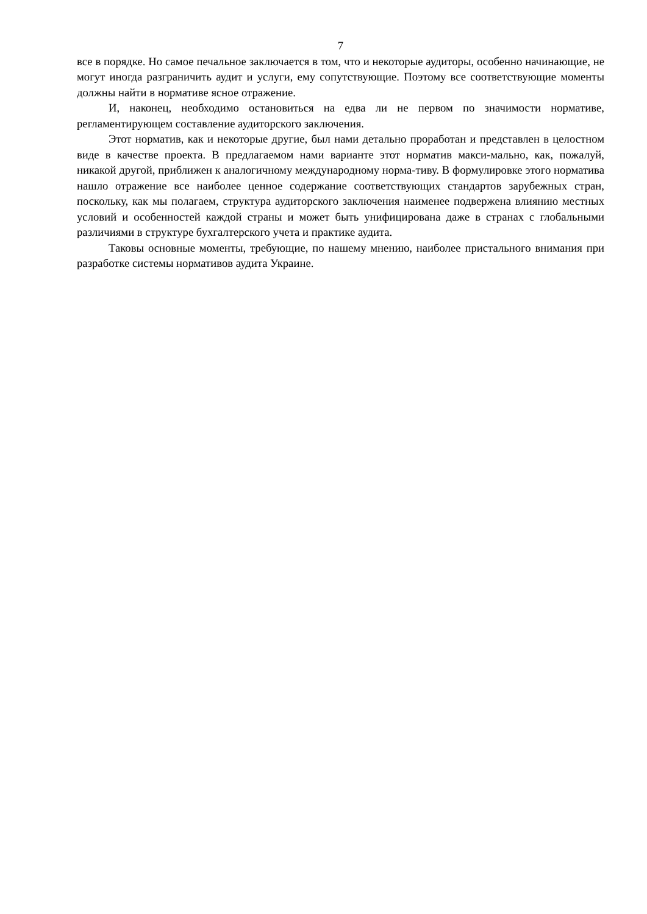7
все в порядке. Но самое печальное заключается в том, что и некоторые аудиторы, особенно начинающие, не могут иногда разграничить аудит и услуги, ему сопутствующие. Поэтому все соответствующие моменты должны найти в нормативе ясное отражение.
И, наконец, необходимо остановиться на едва ли не первом по значимости нормативе, регламентирующем составление аудиторского заключения.
Этот норматив, как и некоторые другие, был нами детально проработан и представлен в целостном виде в качестве проекта. В предлагаемом нами варианте этот норматив макси-мально, как, пожалуй, никакой другой, приближен к аналогичному международному норма-тиву. В формулировке этого норматива нашло отражение все наиболее ценное содержание соответствующих стандартов зарубежных стран, поскольку, как мы полагаем, структура аудиторского заключения наименее подвержена влиянию местных условий и особенностей каждой страны и может быть унифицирована даже в странах с глобальными различиями в структуре бухгалтерского учета и практике аудита.
Таковы основные моменты, требующие, по нашему мнению, наиболее пристального внимания при разработке системы нормативов аудита Украине.